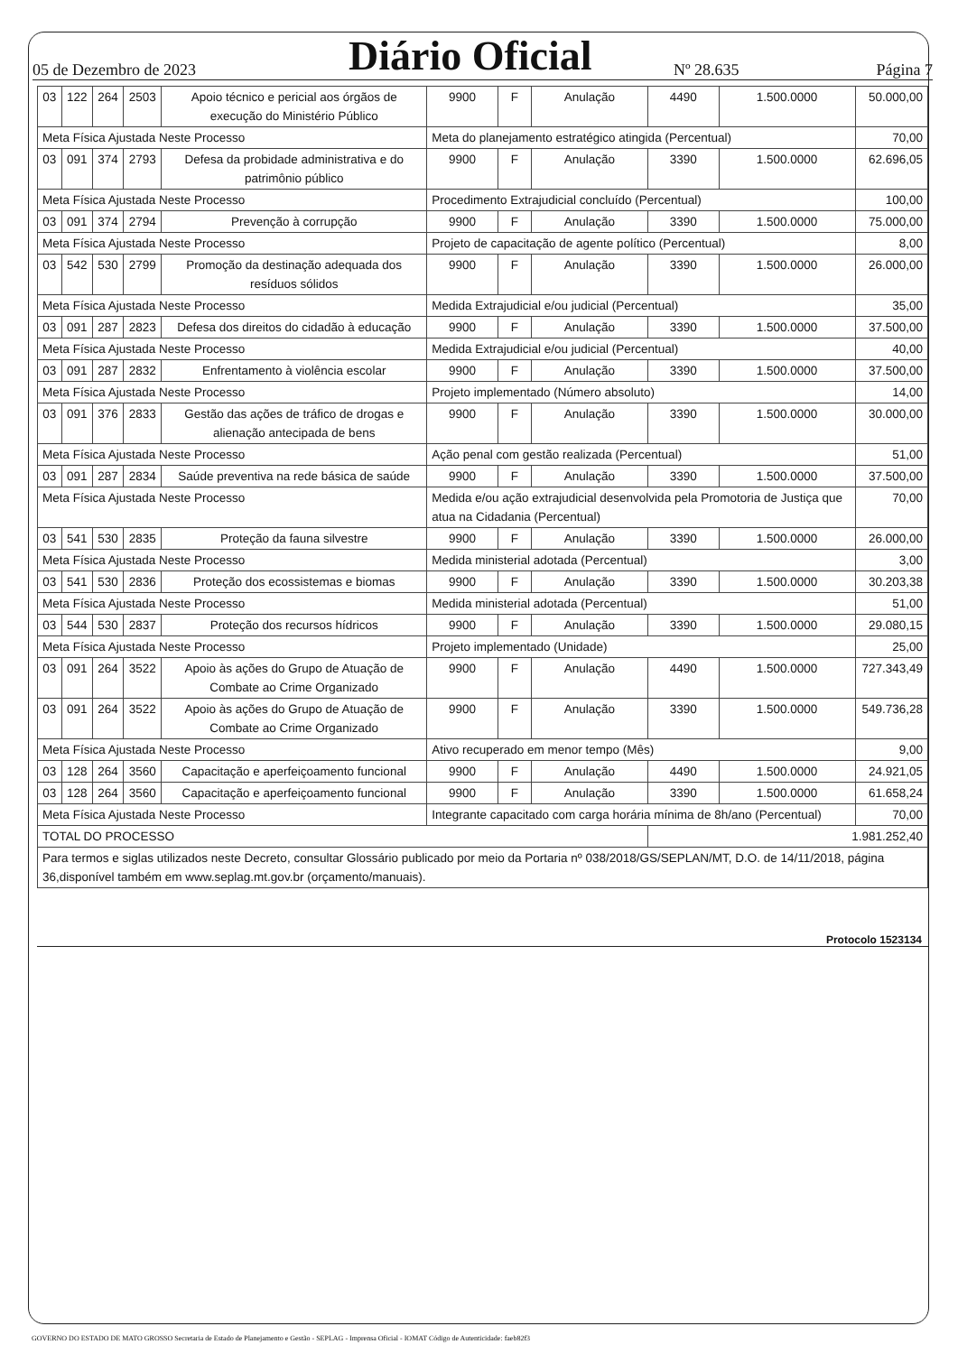05 de Dezembro de 2023 Diário Oficial Nº 28.635 Página 7
| 03 | 122 | 264 | 2503 | Apoio técnico e pericial aos órgãos de execução do Ministério Público | 9900 | F | Anulação | 4490 | 1.500.0000 | 50.000,00 |
| Meta Física Ajustada Neste Processo | | | | | Meta do planejamento estratégico atingida (Percentual) | | | | | 70,00 |
| 03 | 091 | 374 | 2793 | Defesa da probidade administrativa e do patrimônio público | 9900 | F | Anulação | 3390 | 1.500.0000 | 62.696,05 |
| Meta Física Ajustada Neste Processo | | | | | Procedimento Extrajudicial concluído (Percentual) | | | | | 100,00 |
| 03 | 091 | 374 | 2794 | Prevenção à corrupção | 9900 | F | Anulação | 3390 | 1.500.0000 | 75.000,00 |
| Meta Física Ajustada Neste Processo | | | | | Projeto de capacitação de agente político (Percentual) | | | | | 8,00 |
| 03 | 542 | 530 | 2799 | Promoção da destinação adequada dos resíduos sólidos | 9900 | F | Anulação | 3390 | 1.500.0000 | 26.000,00 |
| Meta Física Ajustada Neste Processo | | | | | Medida Extrajudicial e/ou judicial (Percentual) | | | | | 35,00 |
| 03 | 091 | 287 | 2823 | Defesa dos direitos do cidadão à educação | 9900 | F | Anulação | 3390 | 1.500.0000 | 37.500,00 |
| Meta Física Ajustada Neste Processo | | | | | Medida Extrajudicial e/ou judicial (Percentual) | | | | | 40,00 |
| 03 | 091 | 287 | 2832 | Enfrentamento à violência escolar | 9900 | F | Anulação | 3390 | 1.500.0000 | 37.500,00 |
| Meta Física Ajustada Neste Processo | | | | | Projeto implementado (Número absoluto) | | | | | 14,00 |
| 03 | 091 | 376 | 2833 | Gestão das ações de tráfico de drogas e alienação antecipada de bens | 9900 | F | Anulação | 3390 | 1.500.0000 | 30.000,00 |
| Meta Física Ajustada Neste Processo | | | | | Ação penal com gestão realizada (Percentual) | | | | | 51,00 |
| 03 | 091 | 287 | 2834 | Saúde preventiva na rede básica de saúde | 9900 | F | Anulação | 3390 | 1.500.0000 | 37.500,00 |
| Meta Física Ajustada Neste Processo | | | | | Medida e/ou ação extrajudicial desenvolvida pela Promotoria de Justiça que atua na Cidadania (Percentual) | | | | | 70,00 |
| 03 | 541 | 530 | 2835 | Proteção da fauna silvestre | 9900 | F | Anulação | 3390 | 1.500.0000 | 26.000,00 |
| Meta Física Ajustada Neste Processo | | | | | Medida ministerial adotada (Percentual) | | | | | 3,00 |
| 03 | 541 | 530 | 2836 | Proteção dos ecossistemas e biomas | 9900 | F | Anulação | 3390 | 1.500.0000 | 30.203,38 |
| Meta Física Ajustada Neste Processo | | | | | Medida ministerial adotada (Percentual) | | | | | 51,00 |
| 03 | 544 | 530 | 2837 | Proteção dos recursos hídricos | 9900 | F | Anulação | 3390 | 1.500.0000 | 29.080,15 |
| Meta Física Ajustada Neste Processo | | | | | Projeto implementado (Unidade) | | | | | 25,00 |
| 03 | 091 | 264 | 3522 | Apoio às ações do Grupo de Atuação de Combate ao Crime Organizado | 9900 | F | Anulação | 4490 | 1.500.0000 | 727.343,49 |
| 03 | 091 | 264 | 3522 | Apoio às ações do Grupo de Atuação de Combate ao Crime Organizado | 9900 | F | Anulação | 3390 | 1.500.0000 | 549.736,28 |
| Meta Física Ajustada Neste Processo | | | | | Ativo recuperado em menor tempo (Mês) | | | | | 9,00 |
| 03 | 128 | 264 | 3560 | Capacitação e aperfeiçoamento funcional | 9900 | F | Anulação | 4490 | 1.500.0000 | 24.921,05 |
| 03 | 128 | 264 | 3560 | Capacitação e aperfeiçoamento funcional | 9900 | F | Anulação | 3390 | 1.500.0000 | 61.658,24 |
| Meta Física Ajustada Neste Processo | | | | | Integrante capacitado com carga horária mínima de 8h/ano (Percentual) | | | | | 70,00 |
| TOTAL DO PROCESSO | | | | | | | | 1.981.252,40 | | |
| Para termos e siglas utilizados neste Decreto, consultar Glossário publicado por meio da Portaria nº 038/2018/GS/SEPLAN/MT, D.O. de 14/11/2018, página 36,disponível também em www.seplag.mt.gov.br (orçamento/manuais). | | | | | | | | | | |
Protocolo 1523134
GOVERNO DO ESTADO DE MATO GROSSO Secretaria de Estado de Planejamento e Gestão - SEPLAG - Imprensa Oficial - IOMAT Código de Autenticidade: faeb82f3